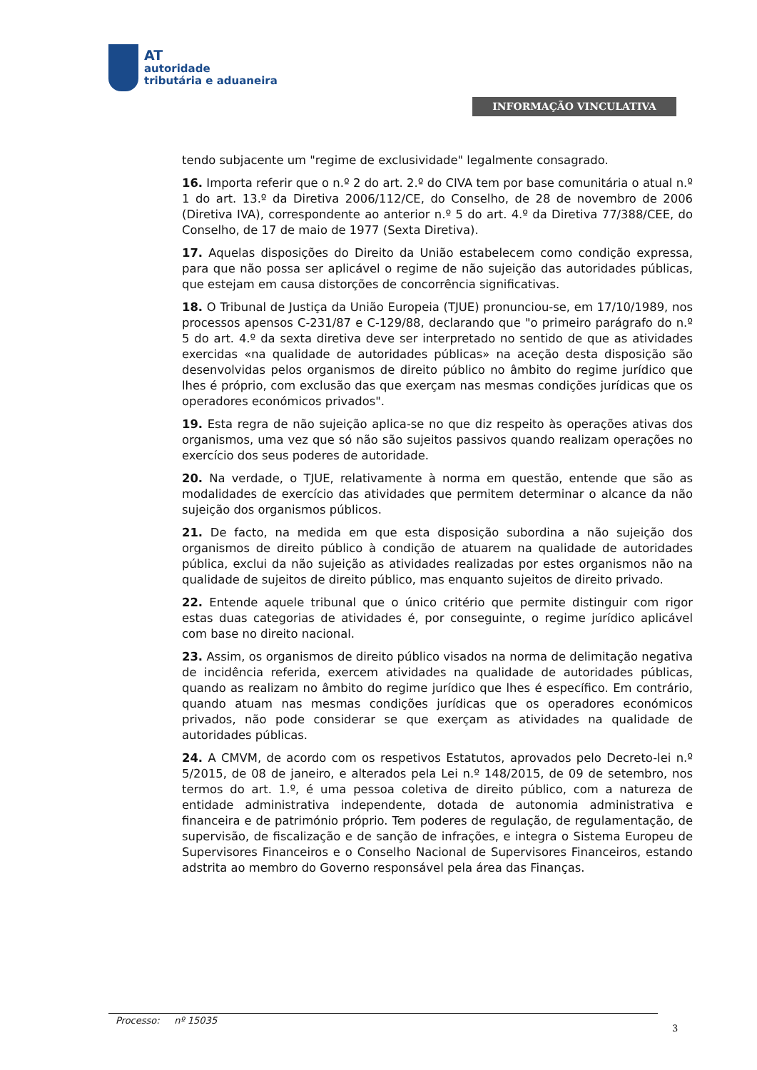AT
autoridade
tributária e aduaneira
INFORMAÇÃO VINCULATIVA
tendo subjacente um "regime de exclusividade" legalmente consagrado.
16. Importa referir que o n.º 2 do art. 2.º do CIVA tem por base comunitária o atual n.º 1 do art. 13.º da Diretiva 2006/112/CE, do Conselho, de 28 de novembro de 2006 (Diretiva IVA), correspondente ao anterior n.º 5 do art. 4.º da Diretiva 77/388/CEE, do Conselho, de 17 de maio de 1977 (Sexta Diretiva).
17. Aquelas disposições do Direito da União estabelecem como condição expressa, para que não possa ser aplicável o regime de não sujeição das autoridades públicas, que estejam em causa distorções de concorrência significativas.
18. O Tribunal de Justiça da União Europeia (TJUE) pronunciou-se, em 17/10/1989, nos processos apensos C-231/87 e C-129/88, declarando que "o primeiro parágrafo do n.º 5 do art. 4.º da sexta diretiva deve ser interpretado no sentido de que as atividades exercidas «na qualidade de autoridades públicas» na aceção desta disposição são desenvolvidas pelos organismos de direito público no âmbito do regime jurídico que lhes é próprio, com exclusão das que exerçam nas mesmas condições jurídicas que os operadores económicos privados".
19. Esta regra de não sujeição aplica-se no que diz respeito às operações ativas dos organismos, uma vez que só não são sujeitos passivos quando realizam operações no exercício dos seus poderes de autoridade.
20. Na verdade, o TJUE, relativamente à norma em questão, entende que são as modalidades de exercício das atividades que permitem determinar o alcance da não sujeição dos organismos públicos.
21. De facto, na medida em que esta disposição subordina a não sujeição dos organismos de direito público à condição de atuarem na qualidade de autoridades pública, exclui da não sujeição as atividades realizadas por estes organismos não na qualidade de sujeitos de direito público, mas enquanto sujeitos de direito privado.
22. Entende aquele tribunal que o único critério que permite distinguir com rigor estas duas categorias de atividades é, por conseguinte, o regime jurídico aplicável com base no direito nacional.
23. Assim, os organismos de direito público visados na norma de delimitação negativa de incidência referida, exercem atividades na qualidade de autoridades públicas, quando as realizam no âmbito do regime jurídico que lhes é específico. Em contrário, quando atuam nas mesmas condições jurídicas que os operadores económicos privados, não pode considerar se que exerçam as atividades na qualidade de autoridades públicas.
24. A CMVM, de acordo com os respetivos Estatutos, aprovados pelo Decreto-lei n.º 5/2015, de 08 de janeiro, e alterados pela Lei n.º 148/2015, de 09 de setembro, nos termos do art. 1.º, é uma pessoa coletiva de direito público, com a natureza de entidade administrativa independente, dotada de autonomia administrativa e financeira e de património próprio. Tem poderes de regulação, de regulamentação, de supervisão, de fiscalização e de sanção de infrações, e integra o Sistema Europeu de Supervisores Financeiros e o Conselho Nacional de Supervisores Financeiros, estando adstrita ao membro do Governo responsável pela área das Finanças.
Processo: nº 15035
3